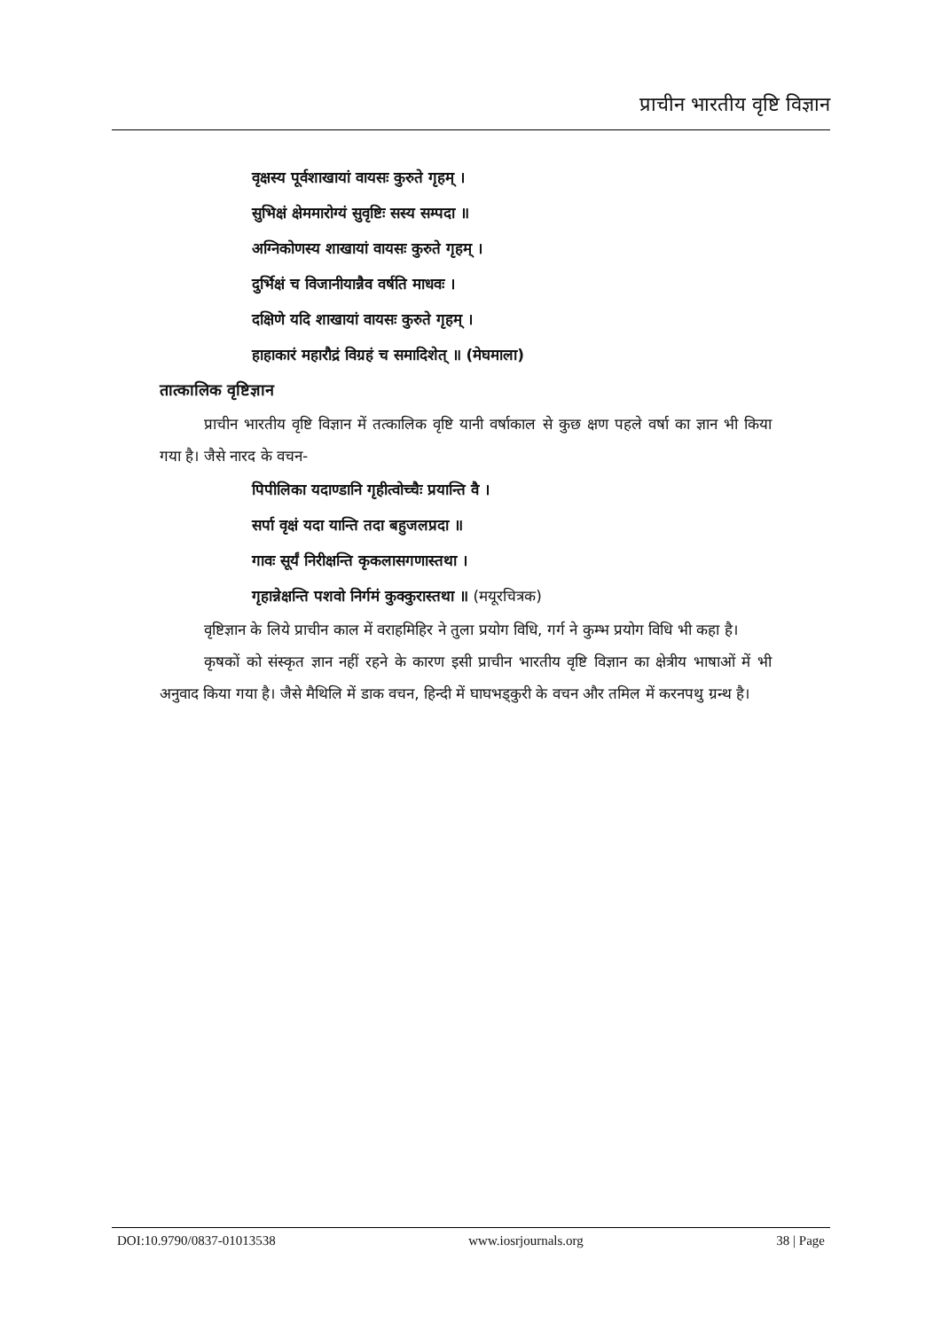प्राचीन भारतीय वृष्टि विज्ञान
वृक्षस्य पूर्वशाखायां वायसः कुरुते गृहम् ।
सुभिक्षं क्षेममारोग्यं सुवृष्टिः सस्य सम्पदा ॥
अग्निकोणस्य शाखायां वायसः कुरुते गृहम् ।
दुर्भिक्षं च विजानीयान्नैव वर्षति माधवः ।
दक्षिणे यदि शाखायां वायसः कुरुते गृहम् ।
हाहाकारं महारौद्रं विग्रहं च समादिशेत् ॥ (मेघमाला)
तात्कालिक वृष्टिज्ञान
प्राचीन भारतीय वृष्टि विज्ञान में तत्कालिक वृष्टि यानी वर्षाकाल से कुछ क्षण पहले वर्षा का ज्ञान भी किया गया है। जैसे नारद के वचन-
पिपीलिका यदाण्डानि गृहीत्वोच्चैः प्रयान्ति वै ।
सर्पा वृक्षं यदा यान्ति तदा बहुजलप्रदा ॥
गावः सूर्यं निरीक्षन्ति कृकलासगणास्तथा ।
गृहान्नेक्षन्ति पशवो निर्गमं कुक्कुरास्तथा ॥ (मयूरचित्रक)
वृष्टिज्ञान के लिये प्राचीन काल में वराहमिहिर ने तुला प्रयोग विधि, गर्ग ने कुम्भ प्रयोग विधि भी कहा है।
कृषकों को संस्कृत ज्ञान नहीं रहने के कारण इसी प्राचीन भारतीय वृष्टि विज्ञान का क्षेत्रीय भाषाओं में भी अनुवाद किया गया है। जैसे मैथिलि में डाक वचन, हिन्दी में घाघभड्कुरी के वचन और तमिल में करनपथु ग्रन्थ है।
DOI:10.9790/0837-01013538 www.iosrjournals.org 38 | Page